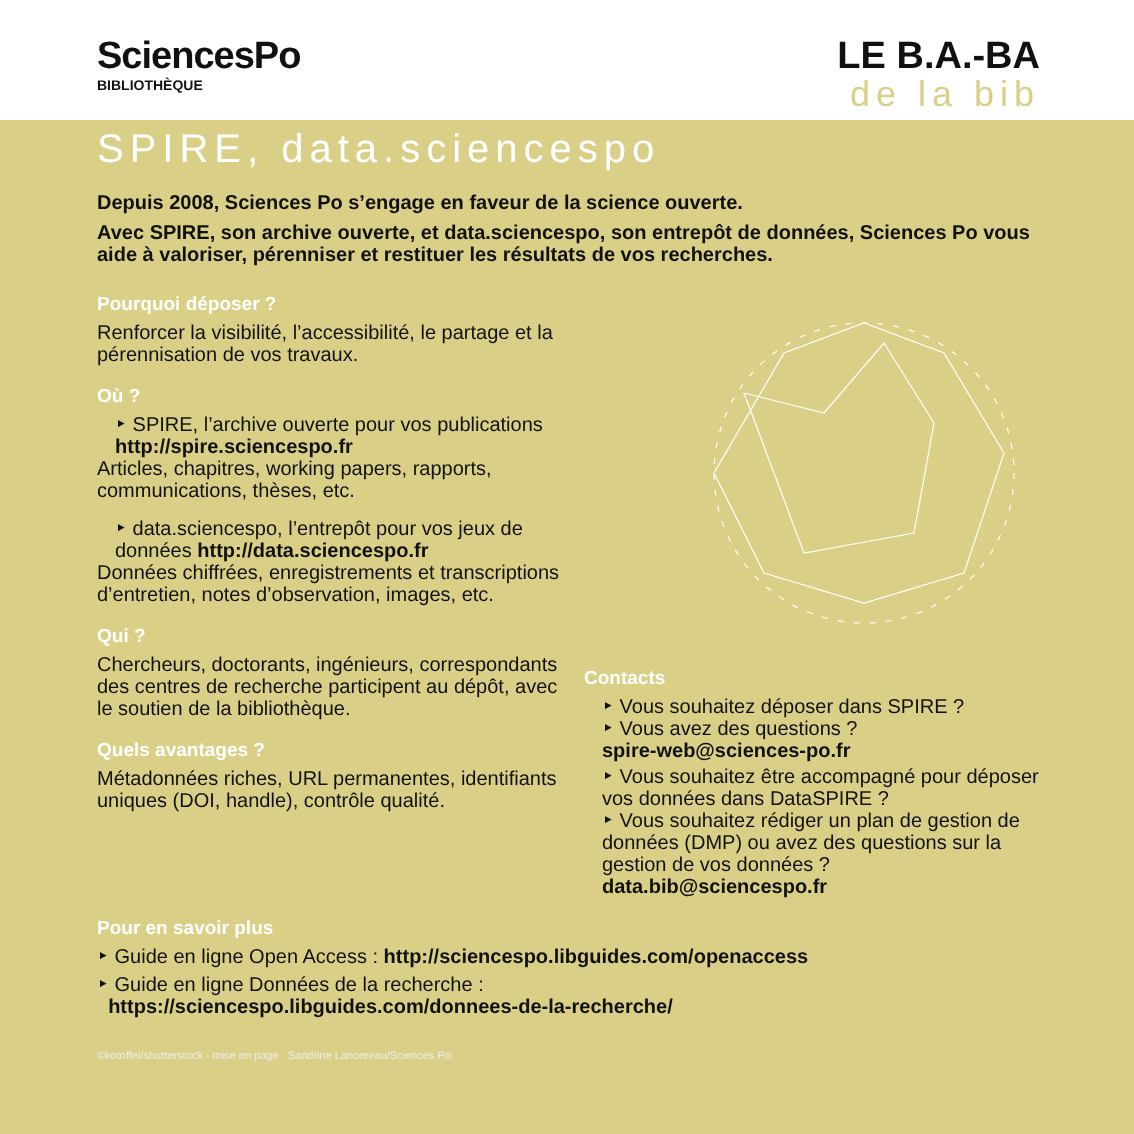SciencesPo
BIBLIOTHÈQUE
LE B.A.-BA
de la bib
SPIRE, data.sciencespo
Depuis 2008, Sciences Po s’engage en faveur de la science ouverte.
Avec SPIRE, son archive ouverte, et data.sciencespo, son entrepôt de données, Sciences Po vous aide à valoriser, pérenniser et restituer les résultats de vos recherches.
Pourquoi déposer ?
Renforcer la visibilité, l’accessibilité, le partage et la pérennisation de vos travaux.
Où ?
‣ SPIRE, l’archive ouverte pour vos publications http://spire.sciencespo.fr
Articles, chapitres, working papers, rapports, communications, thèses, etc.
‣ data.sciencespo, l’entrepôt pour vos jeux de données http://data.sciencespo.fr
Données chiffrées, enregistrements et transcriptions d’entretien, notes d’observation, images, etc.
Qui ?
Chercheurs, doctorants, ingénieurs, correspondants des centres de recherche participent au dépôt, avec le soutien de la bibliothèque.
Quels avantages ?
Métadonnées riches, URL permanentes, identifiants uniques (DOI, handle), contrôle qualité.
Contacts
‣ Vous souhaitez déposer dans SPIRE ?
‣ Vous avez des questions ?
spire-web@sciences-po.fr
‣ Vous souhaitez être accompagné pour déposer vos données dans DataSPIRE ?
‣ Vous souhaitez rédiger un plan de gestion de données (DMP) ou avez des questions sur la gestion de vos données ?
data.bib@sciencespo.fr
Pour en savoir plus
‣ Guide en ligne Open Access : http://sciencespo.libguides.com/openaccess
‣ Guide en ligne Données de la recherche :
https://sciencespo.libguides.com/donnees-de-la-recherche/
©kotoffei/shutterstock - mise en page : Sandrine Lancereau/Sciences Po